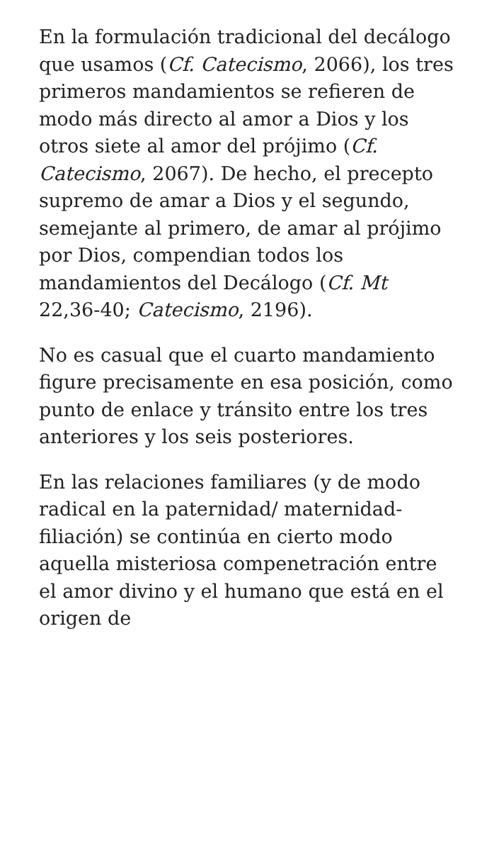En la formulación tradicional del decálogo que usamos (Cf. Catecismo, 2066), los tres primeros mandamientos se refieren de modo más directo al amor a Dios y los otros siete al amor del prójimo (Cf. Catecismo, 2067). De hecho, el precepto supremo de amar a Dios y el segundo, semejante al primero, de amar al prójimo por Dios, compendian todos los mandamientos del Decálogo (Cf. Mt 22,36-40; Catecismo, 2196).
No es casual que el cuarto mandamiento figure precisamente en esa posición, como punto de enlace y tránsito entre los tres anteriores y los seis posteriores.
En las relaciones familiares (y de modo radical en la paternidad/ maternidad-filiación) se continúa en cierto modo aquella misteriosa compenetración entre el amor divino y el humano que está en el origen de